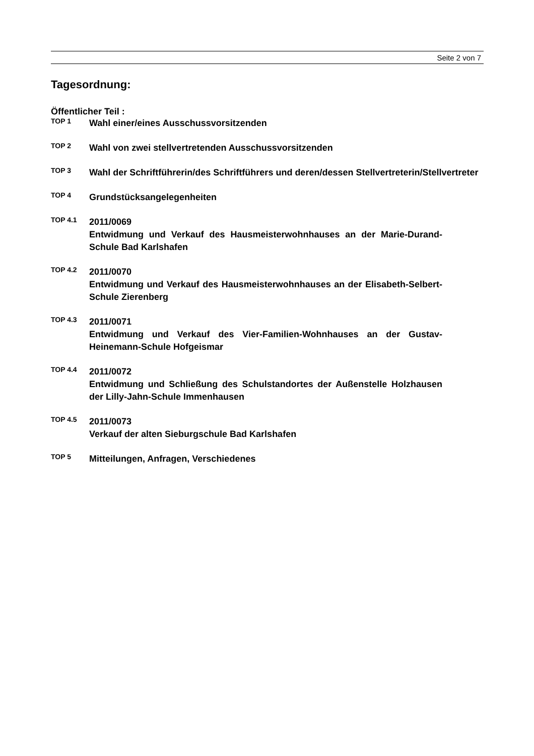Seite 2 von 7
Tagesordnung:
Öffentlicher Teil :
TOP 1
Wahl einer/eines Ausschussvorsitzenden
TOP 2
Wahl von zwei stellvertretenden Ausschussvorsitzenden
TOP 3
Wahl der Schriftführerin/des Schriftführers und deren/dessen Stellvertreterin/Stellvertreter
TOP 4
Grundstücksangelegenheiten
TOP 4.1
2011/0069
Entwidmung und Verkauf des Hausmeisterwohnhauses an der Marie-Durand-Schule Bad Karlshafen
TOP 4.2
2011/0070
Entwidmung und Verkauf des Hausmeisterwohnhauses an der Elisabeth-Selbert-Schule Zierenberg
TOP 4.3
2011/0071
Entwidmung und Verkauf des Vier-Familien-Wohnhauses an der Gustav-Heinemann-Schule Hofgeismar
TOP 4.4
2011/0072
Entwidmung und Schließung des Schulstandortes der Außenstelle Holzhausen der Lilly-Jahn-Schule Immenhausen
TOP 4.5
2011/0073
Verkauf der alten Sieburgschule Bad Karlshafen
TOP 5
Mitteilungen, Anfragen, Verschiedenes